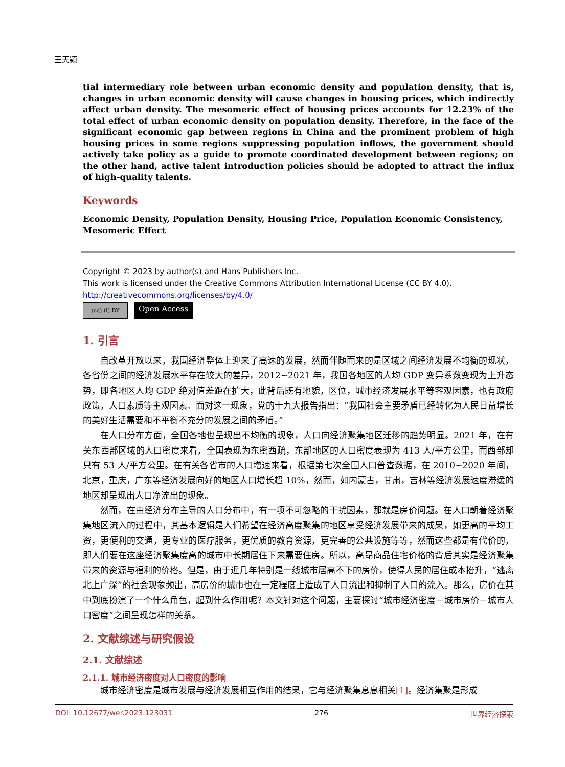王天颖
tial intermediary role between urban economic density and population density, that is, changes in urban economic density will cause changes in housing prices, which indirectly affect urban density. The mesomeric effect of housing prices accounts for 12.23% of the total effect of urban economic density on population density. Therefore, in the face of the significant economic gap between regions in China and the prominent problem of high housing prices in some regions suppressing population inflows, the government should actively take policy as a guide to promote coordinated development between regions; on the other hand, active talent introduction policies should be adopted to attract the influx of high-quality talents.
Keywords
Economic Density, Population Density, Housing Price, Population Economic Consistency,
Mesomeric Effect
Copyright © 2023 by author(s) and Hans Publishers Inc.
This work is licensed under the Creative Commons Attribution International License (CC BY 4.0).
http://creativecommons.org/licenses/by/4.0/
(cc) (i) BY
Open Access
1. 引言
自改革开放以来，我国经济整体上迎来了高速的发展，然而伴随而来的是区域之间经济发展不均衡的现状，各省份之间的经济发展水平存在较大的差异，2012~2021 年，我国各地区的人均 GDP 变异系数变现为上升态势，即各地区人均 GDP 绝对值差距在扩大，此背后既有地貌，区位，城市经济发展水平等客观因素，也有政府政策，人口素质等主观因素。面对这一现象，党的十九大报告指出：“我国社会主要矛盾已经转化为人民日益增长的美好生活需要和不平衡不充分的发展之间的矛盾。”
在人口分布方面，全国各地也呈现出不均衡的现象，人口向经济聚集地区迁移的趋势明显。2021 年，在有关东西部区域的人口密度来看，全国表现为东密西疏，东部地区的人口密度表现为 413 人/平方公里，而西部却只有 53 人/平方公里。在有关各省市的人口增速来看，根据第七次全国人口普查数据，在 2010~2020 年间，北京，重庆，广东等经济发展向好的地区人口增长超 10%，然而，如内蒙古，甘肃，吉林等经济发展速度滞缓的地区却呈现出人口净流出的现象。
然而，在由经济分布主导的人口分布中，有一项不可忽略的干扰因素，那就是房价问题。在人口朝着经济聚集地区流入的过程中，其基本逻辑是人们希望在经济高度聚集的地区享受经济发展带来的成果，如更高的平均工资，更便利的交通，更专业的医疗服务，更优质的教育资源，更完善的公共设施等等，然而这些都是有代价的，即人们要在这座经济聚集度高的城市中长期居住下来需要住房。所以，高昂商品住宅价格的背后其实是经济聚集带来的资源与福利的价格。但是，由于近几年特别是一线城市居高不下的房价，使得人民的居住成本抬升，“逃离北上广深”的社会现象频出，高房价的城市也在一定程度上造成了人口流出和抑制了人口的流入。那么，房价在其中到底扮演了一个什么角色，起到什么作用呢？本文针对这个问题，主要探讨“城市经济密度－城市房价－城市人口密度”之间呈现怎样的关系。
2. 文献综述与研究假设
2.1. 文献综述
2.1.1. 城市经济密度对人口密度的影响
城市经济密度是城市发展与经济发展相互作用的结果，它与经济聚集息息相关[1]。经济集聚是形成
DOI: 10.12677/wer.2023.123031 276 世界经济探索